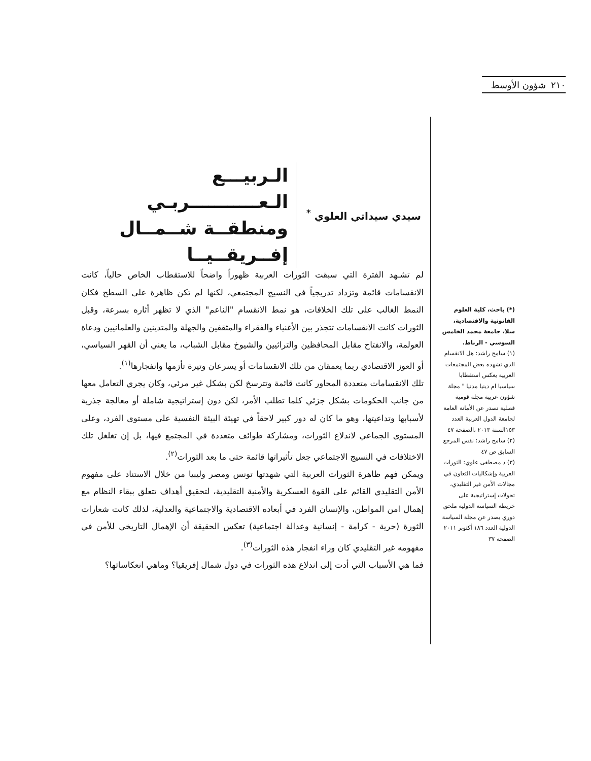٢١٠ شؤون الأوسط
سيدي سيداتي العلوي <sup>*</sup>
الـربيـــع الـعـــــــــــربـي
ومنطقــة شــمــال إفــريقــيــا
لم تشـهد الفترة التي سبقت الثورات العربية ظهوراً واضحاً للاستقطاب الخاص حالياً، كانت الانقسامات قائمة وتزداد تدريجياً في النسيج المجتمعي، لكنها لم تكن ظاهرة على السطح فكان النمط الغالب على تلك الخلافات، هو نمط الانقسام "الناعم" الذي لا تظهر أثاره بسرعة، وقبل الثورات كانت الانقسامات تتجذر بين الأغنياء والفقراء والمثقفين والجهلة والمتدينين والعلمانيين ودعاة العولمة، والانفتاح مقابل المحافظين والتراثيين والشيوخ مقابل الشباب، ما يعني أن القهر السياسي، أو العوز الاقتصادي ربما يعمقان من تلك الانقسامات أو يسرعان وتيرة تأزمها وانفجارها<sup>(١)</sup>.
تلك الانقسامات متعددة المحاور كانت قائمة وتترسخ لكن بشكل غير مرئي، وكان يجري التعامل معها من جانب الحكومات بشكل جزئي كلما تطلب الأمر، لكن دون إستراتيجية شاملة أو معالجة جذرية لأسبابها وتداعيتها، وهو ما كان له دور كبير لاحقاً في تهيئة البيئة النفسية على مستوى الفرد، وعلى المستوى الجماعي لاندلاع الثورات، ومشاركة طوائف متعددة في المجتمع فيها، بل إن تغلغل تلك الاختلافات في النسيج الاجتماعي جعل تأثيراتها قائمة حتى ما بعد الثورات<sup>(٢)</sup>.
ويمكن فهم ظاهرة الثورات العربية التي شهدتها تونس ومصر وليبيا من خلال الاستناد على مفهوم الأمن التقليدي القائم على القوة العسكرية والأمنية التقليدية، لتحقيق أهداف تتعلق ببقاء النظام مع إهمال امن المواطن، والإنسان الفرد في أبعاده الاقتصادية والاجتماعية والعدلية، لذلك كانت شعارات الثورة (حرية - كرامة - إنسانية وعدالة اجتماعية) تعكس الحقيقة أن الإهمال التاريخي للأمن في مفهومه غير التقليدي كان وراء انفجار هذه الثورات<sup>(٣)</sup>.
فما هي الأسباب التي أدت إلى اندلاع هذه الثورات في دول شمال إفريقيا؟ وماهي انعكاساتها؟
(*) باحث، كلية العلوم القانونية والاقتصادية، سلا، جامعة محمد الخامس السوسي - الرباط.
(١) سامح راشد: هل الانقسام الذي تشهده بعض المجتمعات العربية يعكس استقطابا سياسيا ام دينيا مدنيا " مجلة شؤون عربية مجلة قومية فصلية تصدر عن الأمانة العامة لجامعة الدول العربية العدد ١٥٣السنة ٢٠١٣ ،الصفحة ٤٧
(٢) سامح راشد: نفس المرجع السابق ص ٤٧
(٣) د مصطفى علوي: الثورات العربية وإشكاليات التعاون في مجالات الأمن غير التقليدي، تحولات إستراتيجية على خريطة السياسة الدولية ملحق دوري يصدر عن مجلة السياسة الدولية العدد ١٨٦ أكتوبر ٢٠١١ الصفحة ٣٧